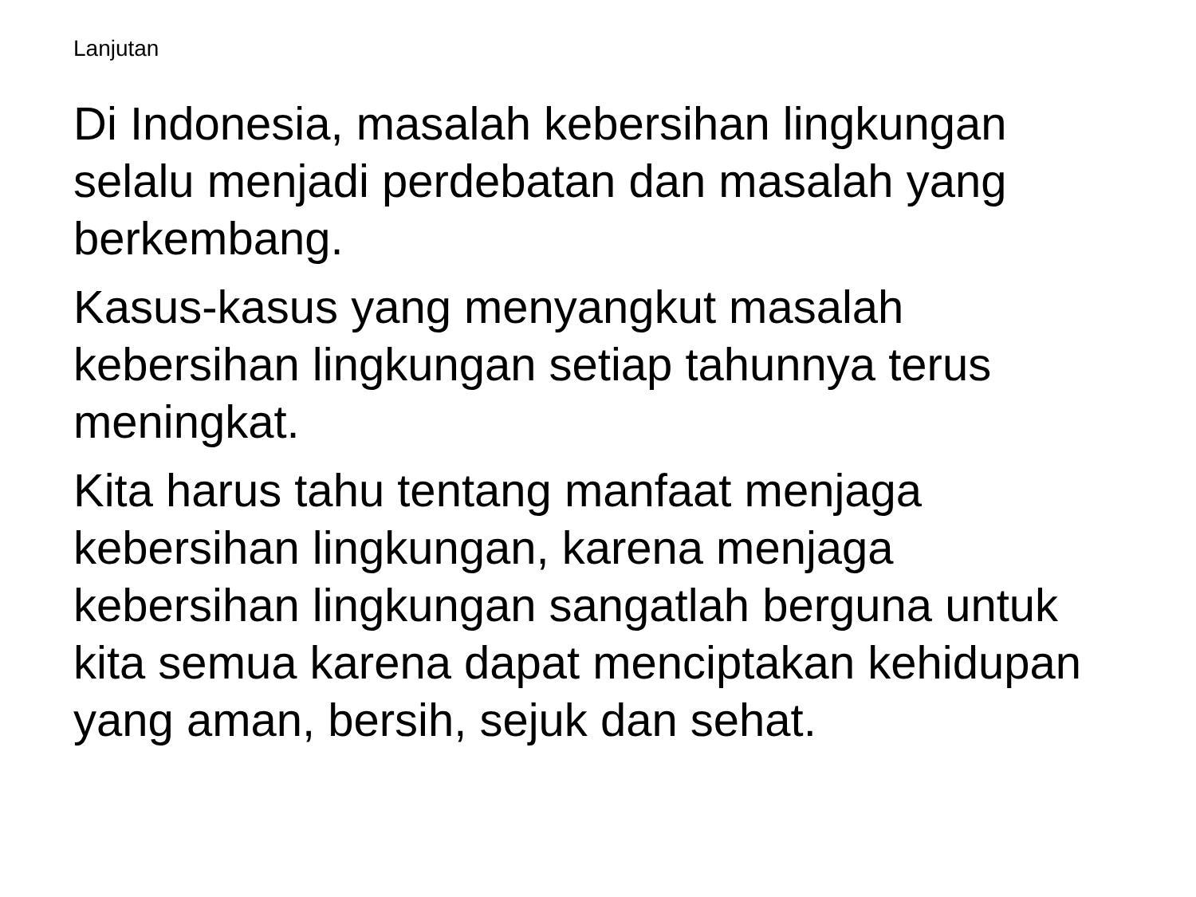Lanjutan
Di Indonesia, masalah kebersihan lingkungan selalu menjadi perdebatan dan masalah yang berkembang.
Kasus-kasus yang menyangkut masalah kebersihan lingkungan setiap tahunnya terus meningkat.
Kita harus tahu tentang manfaat menjaga kebersihan lingkungan, karena menjaga kebersihan lingkungan sangatlah berguna untuk kita semua karena dapat menciptakan kehidupan yang aman, bersih, sejuk dan sehat.